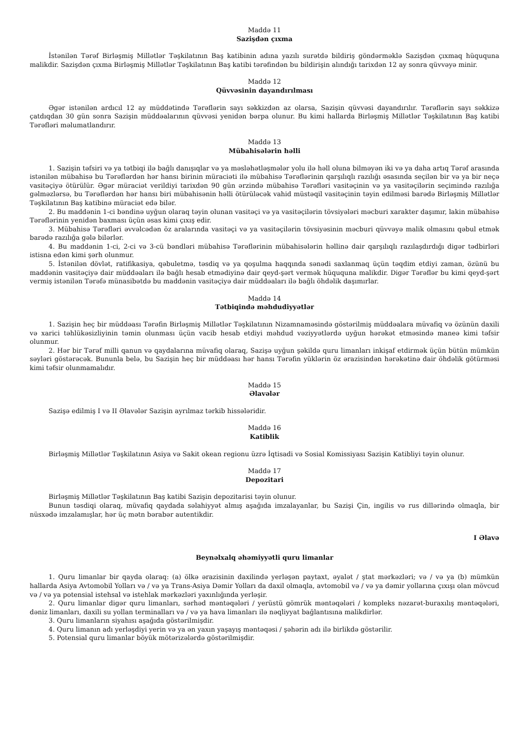Maddə 11
Sazişdən çıxma
İstənilən Tərəf Birləşmiş Millətlər Təşkilatının Baş katibinin adına yazılı surətdə bildiriş göndərməklə Sazişdən çıxmaq hüququna malikdir. Sazişdən çıxma Birləşmiş Millətlər Təşkilatının Baş katibi tərəfindən bu bildirişin alındığı tarixdən 12 ay sonra qüvvəyə minir.
Maddə 12
Qüvvəsinin dayandırılması
Əgər istənilən ardıcıl 12 ay müddətində Tərəflərin sayı səkkizdən az olarsa, Sazişin qüvvəsi dayandırılır. Tərəflərin sayı səkkizə çatdıqdan 30 gün sonra Sazişin müddəalarının qüvvəsi yenidən bərpa olunur. Bu kimi hallarda Birləşmiş Millətlər Təşkilatının Baş katibi Tərəfləri məlumatlandırır.
Maddə 13
Mübahisələrin həlli
1. Sazişin təfsiri və ya tətbiqi ilə bağlı danışıqlar və ya məsləhətləşmələr yolu ilə həll oluna bilməyən iki və ya daha artıq Tərəf arasında istənilən mübahisə bu Tərəflərdən hər hansı birinin müraciəti ilə mübahisə Tərəflərinin qarşılıqlı razılığı əsasında seçilən bir və ya bir neçə vasitəçiyə ötürülür. Əgər müraciət verildiyi tarixdən 90 gün ərzində mübahisə Tərəfləri vasitəçinin və ya vasitəçilərin seçimində razılığa gəlməzlərsə, bu Tərəflərdən hər hansı biri mübahisənin həlli ötürüləcək vahid müstəqil vasitəçinin təyin edilməsi barədə Birləşmiş Millətlər Təşkilatının Baş katibinə müraciət edə bilər.
2. Bu maddənin 1-ci bəndinə uyğun olaraq təyin olunan vasitəçi və ya vasitəçilərin tövsiyələri məcburi xarakter daşımır, lakin mübahisə Tərəflərinin yenidən baxması üçün əsas kimi çıxış edir.
3. Mübahisə Tərəfləri əvvəlcədən öz aralarında vasitəçi və ya vasitəçilərin tövsiyəsinin məcburi qüvvəyə malik olmasını qəbul etmək barədə razılığa gələ bilərlər.
4. Bu maddənin 1-ci, 2-ci və 3-cü bəndləri mübahisə Tərəflərinin mübahisələrin həllinə dair qarşılıqlı razılaşdırdığı digər tədbirləri istisna edən kimi şərh olunmur.
5. İstənilən dövlət, ratifikasiya, qəbuletmə, təsdiq və ya qoşulma haqqında sənədi saxlanmaq üçün təqdim etdiyi zaman, özünü bu maddənin vasitəçiyə dair müddəaları ilə bağlı hesab etmədiyinə dair qeyd-şərt vermək hüququna malikdir. Digər Tərəflər bu kimi qeyd-şərt vermiş istənilən Tərəfə münasibətdə bu maddənin vasitəçiyə dair müddəaları ilə bağlı öhdəlik daşımırlar.
Maddə 14
Tətbiqində məhdudiyyətlər
1. Sazişin heç bir müddəası Tərəfin Birləşmiş Millətlər Təşkilatının Nizamnaməsində göstərilmiş müddəalara müvafiq və özünün daxili və xarici təhlükəsizliyinin təmin olunması üçün vacib hesab etdiyi məhdud vəziyyətlərdə uyğun hərəkət etməsində maneə kimi təfsir olunmur.
2. Hər bir Tərəf milli qanun və qaydalarına müvafiq olaraq, Sazişə uyğun şəkildə quru limanları inkişaf etdirmək üçün bütün mümkün səyləri göstərəcək. Bununla belə, bu Sazişin heç bir müddəası hər hansı Tərəfin yüklərin öz ərazisindən hərəkətinə dair öhdəlik götürməsi kimi təfsir olunmamalıdır.
Maddə 15
Əlavələr
Sazişə edilmiş I və II Əlavələr Sazişin ayrılmaz tərkib hissələridir.
Maddə 16
Katiblik
Birləşmiş Millətlər Təşkilatının Asiya və Sakit okean regionu üzrə İqtisadi və Sosial Komissiyası Sazişin Katibliyi təyin olunur.
Maddə 17
Depozitari
Birləşmiş Millətlər Təşkilatının Baş katibi Sazişin depozitarisi təyin olunur.
Bunun təsdiqi olaraq, müvafiq qaydada səlahiyyət almış aşağıda imzalayanlar, bu Sazişi Çin, ingilis və rus dillərində olmaqla, bir nüsxədə imzalamışlar, hər üç mətn bərabər autentikdir.
I Əlavə
Beynəlxalq əhəmiyyətli quru limanlar
1. Quru limanlar bir qayda olaraq: (a) ölkə ərazisinin daxilində yerləşən paytaxt, əyalət / ştat mərkəzləri; və / və ya (b) mümkün hallarda Asiya Avtomobil Yolları və / və ya Trans-Asiya Dəmir Yolları da daxil olmaqla, avtomobil və / və ya dəmir yollarına çıxışı olan mövcud və / və ya potensial istehsal və istehlak mərkəzləri yaxınlığında yerləşir.
2. Quru limanlar digər quru limanları, sərhəd məntəqələri / yerüstü gömrük məntəqələri / kompleks nəzarət-buraxılış məntəqələri, dəniz limanları, daxili su yollan terminalları və / və ya hava limanları ilə nəqliyyat bağlantısına malikdirlər.
3. Quru limanların siyahısı aşağıda göstərilmişdir.
4. Quru limanın adı yerləşdiyi yerin və ya ən yaxın yaşayış məntəqəsi / şəhərin adı ilə birlikdə göstərilir.
5. Potensial quru limanlar böyük mötərizələrdə göstərilmişdir.